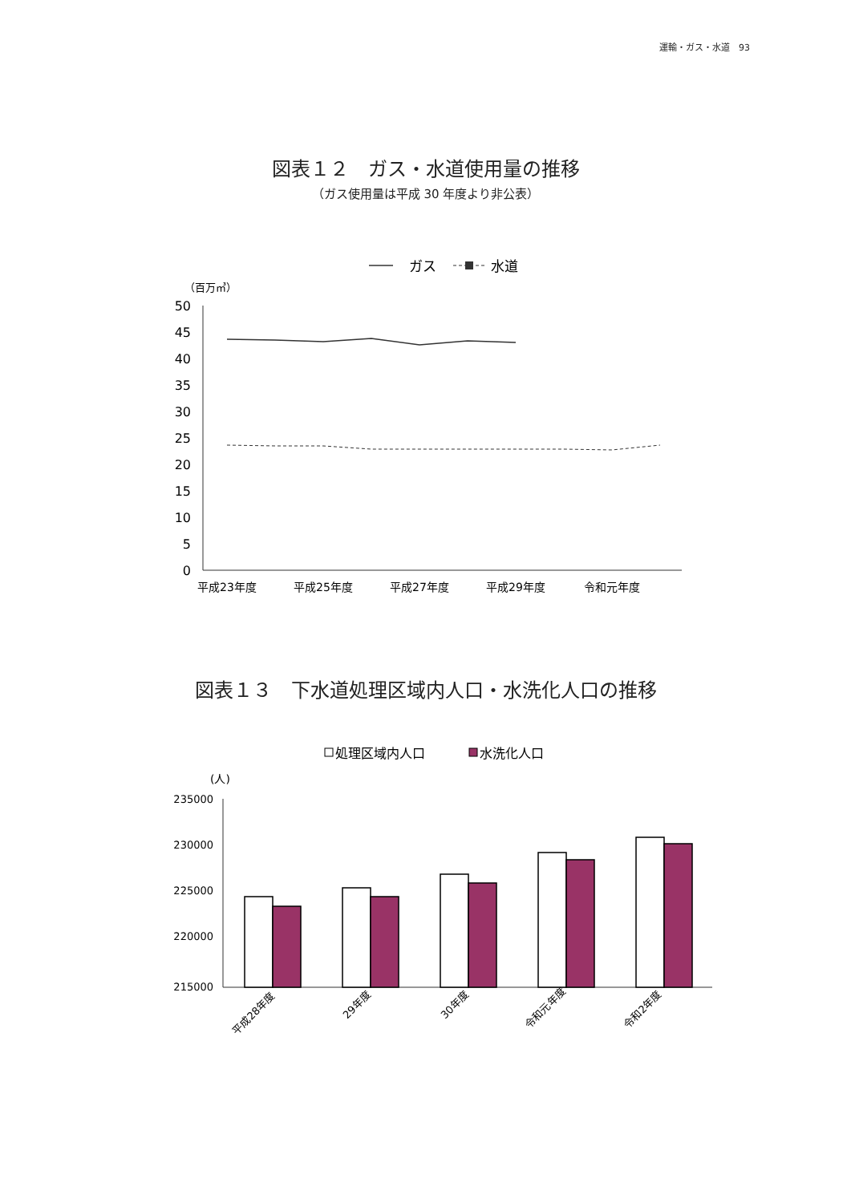運輸・ガス・水道　93
図表１２　ガス・水道使用量の推移
（ガス使用量は平成 30 年度より非公表）
ガス
水道
（百万㎥）
50
45
40
35
30
25
20
15
10
5
0
平成23年度
平成25年度
平成27年度
平成29年度
令和元年度
図表１３　下水道処理区域内人口・水洗化人口の推移
処理区域内人口
水洗化人口
(人)
235000
230000
225000
220000
215000
平成28年度
29年度
30年度
令和元年度
令和2年度